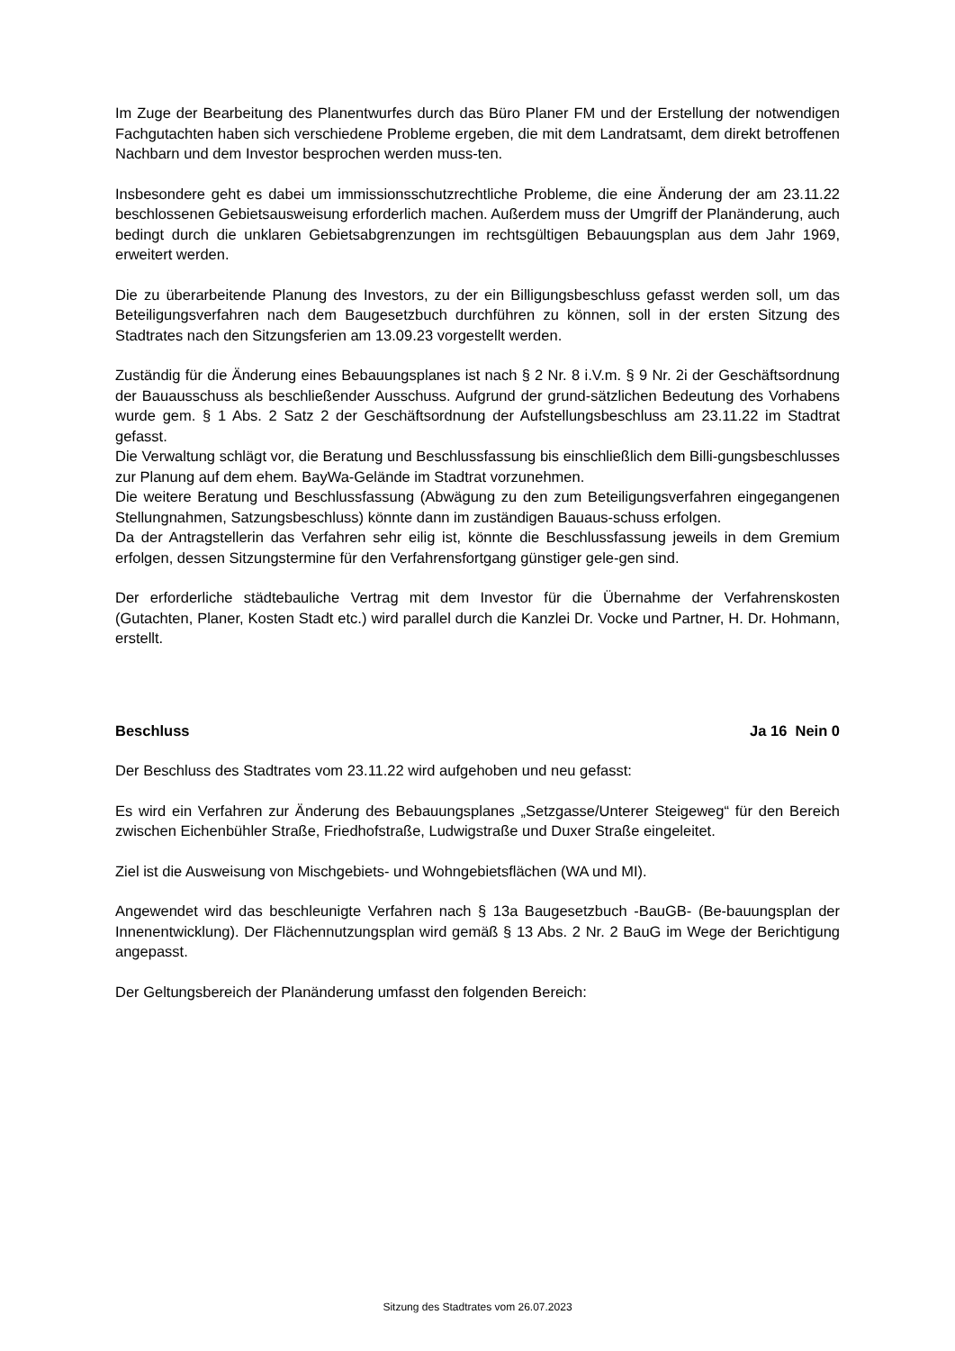Im Zuge der Bearbeitung des Planentwurfes durch das Büro Planer FM und der Erstellung der notwendigen Fachgutachten haben sich verschiedene Probleme ergeben, die mit dem Landratsamt, dem direkt betroffenen Nachbarn und dem Investor besprochen werden muss-ten.
Insbesondere geht es dabei um immissionsschutzrechtliche Probleme, die eine Änderung der am 23.11.22 beschlossenen Gebietsausweisung erforderlich machen. Außerdem muss der Umgriff der Planänderung, auch bedingt durch die unklaren Gebietsabgrenzungen im rechtsgültigen Bebauungsplan aus dem Jahr 1969, erweitert werden.
Die zu überarbeitende Planung des Investors, zu der ein Billigungsbeschluss gefasst werden soll, um das Beteiligungsverfahren nach dem Baugesetzbuch durchführen zu können, soll in der ersten Sitzung des Stadtrates nach den Sitzungsferien am 13.09.23 vorgestellt werden.
Zuständig für die Änderung eines Bebauungsplanes ist nach § 2 Nr. 8 i.V.m. § 9 Nr. 2i der Geschäftsordnung der Bauausschuss als beschließender Ausschuss. Aufgrund der grund-sätzlichen Bedeutung des Vorhabens wurde gem. § 1 Abs. 2 Satz 2 der Geschäftsordnung der Aufstellungsbeschluss am 23.11.22 im Stadtrat gefasst.
Die Verwaltung schlägt vor, die Beratung und Beschlussfassung bis einschließlich dem Billi-gungsbeschlusses zur Planung auf dem ehem. BayWa-Gelände im Stadtrat vorzunehmen.
Die weitere Beratung und Beschlussfassung (Abwägung zu den zum Beteiligungsverfahren eingegangenen Stellungnahmen, Satzungsbeschluss) könnte dann im zuständigen Bauaus-schuss erfolgen.
Da der Antragstellerin das Verfahren sehr eilig ist, könnte die Beschlussfassung jeweils in dem Gremium erfolgen, dessen Sitzungstermine für den Verfahrensfortgang günstiger gele-gen sind.
Der erforderliche städtebauliche Vertrag mit dem Investor für die Übernahme der Verfahrenskosten (Gutachten, Planer, Kosten Stadt etc.) wird parallel durch die Kanzlei Dr. Vocke und Partner, H. Dr. Hohmann, erstellt.
Beschluss Ja 16 Nein 0
Der Beschluss des Stadtrates vom 23.11.22 wird aufgehoben und neu gefasst:
Es wird ein Verfahren zur Änderung des Bebauungsplanes „Setzgasse/Unterer Steigeweg“ für den Bereich zwischen Eichenbühler Straße, Friedhofstraße, Ludwigstraße und Duxer Straße eingeleitet.
Ziel ist die Ausweisung von Mischgebiets- und Wohngebietsflächen (WA und MI).
Angewendet wird das beschleunigte Verfahren nach § 13a Baugesetzbuch -BauGB- (Be-bauungsplan der Innenentwicklung). Der Flächennutzungsplan wird gemäß § 13 Abs. 2 Nr. 2 BauG im Wege der Berichtigung angepasst.
Der Geltungsbereich der Planänderung umfasst den folgenden Bereich:
Sitzung des Stadtrates vom 26.07.2023